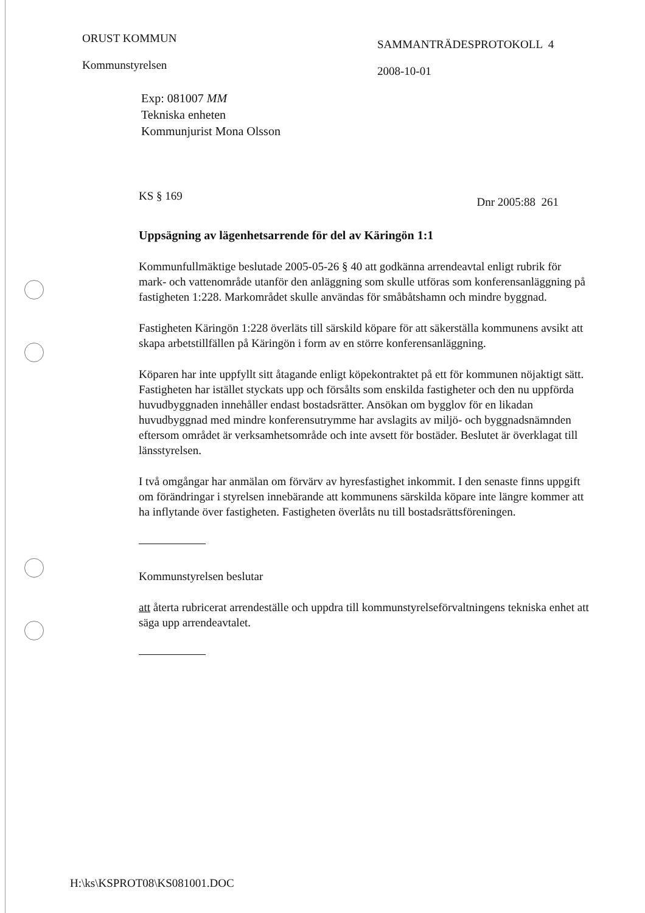ORUST KOMMUN
Kommunstyrelsen
SAMMANTRÄDESPROTOKOLL 4
2008-10-01
Exp: 081007 MM
Tekniska enheten
Kommunjurist Mona Olsson
KS § 169 Dnr 2005:88 261
Uppsägning av lägenhetsarrende för del av Käringön 1:1
Kommunfullmäktige beslutade 2005-05-26 § 40 att godkänna arrendeavtal enligt rubrik för mark- och vattenområde utanför den anläggning som skulle utföras som konferensanläggning på fastigheten 1:228. Markområdet skulle användas för småbåtshamn och mindre byggnad.
Fastigheten Käringön 1:228 överläts till särskild köpare för att säkerställa kommunens avsikt att skapa arbetstillfällen på Käringön i form av en större konferensanläggning.
Köparen har inte uppfyllt sitt åtagande enligt köpekontraktet på ett för kommunen nöjaktigt sätt. Fastigheten har istället styckats upp och försålts som enskilda fastigheter och den nu uppförda huvudbyggnaden innehåller endast bostadsrätter. Ansökan om bygglov för en likadan huvudbyggnad med mindre konferensutrymme har avslagits av miljö- och byggnadsnämnden eftersom området är verksamhetsområde och inte avsett för bostäder. Beslutet är överklagat till länsstyrelsen.
I två omgångar har anmälan om förvärv av hyresfastighet inkommit. I den senaste finns uppgift om förändringar i styrelsen innebärande att kommunens särskilda köpare inte längre kommer att ha inflytande över fastigheten. Fastigheten överlåts nu till bostadsrättsföreningen.
Kommunstyrelsen beslutar
att återta rubricerat arrendeställe och uppdra till kommunstyrelseförvaltningens tekniska enhet att säga upp arrendeavtalet.
H:\ks\KSPROT08\KS081001.DOC